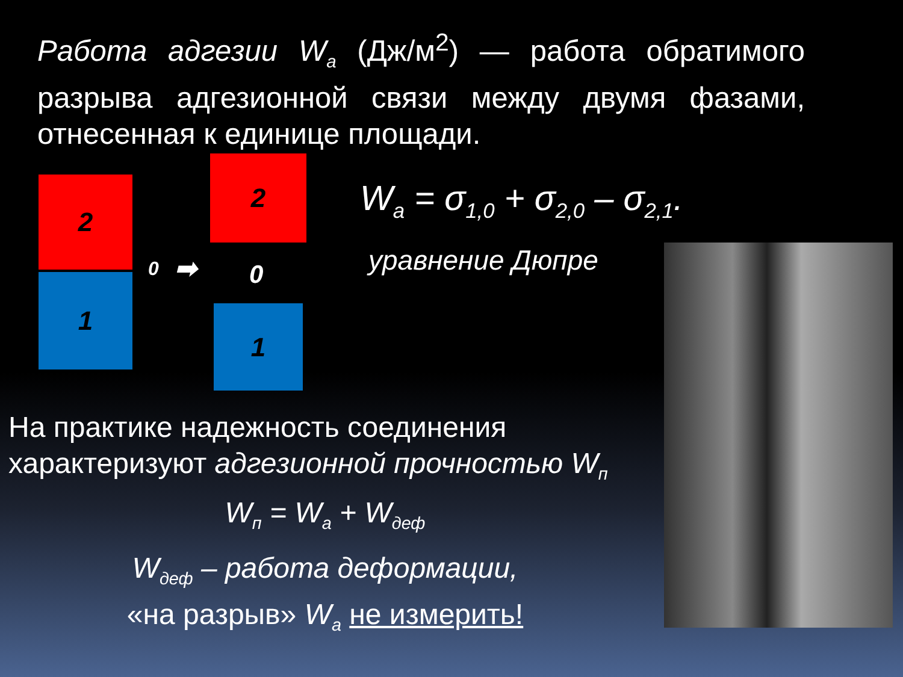Работа адгезии W<sub>а</sub> (Дж/м<sup>2</sup>) — работа обратимого разрыва адгезионной связи между двумя фазами, отнесенная к единице площади.
2
1
0 ➡
2
0
1
W<sub>a</sub> = σ<sub>1,0</sub> + σ<sub>2,0</sub> – σ<sub>2,1</sub>.
уравнение Дюпре
На практике надежность соединения характеризуют адгезионной прочностью W<sub>п</sub>
W<sub>п</sub> = W<sub>а</sub> + W<sub>деф</sub>
W<sub>деф</sub> – работа деформации,
«на разрыв» W<sub>а</sub> не измерить!